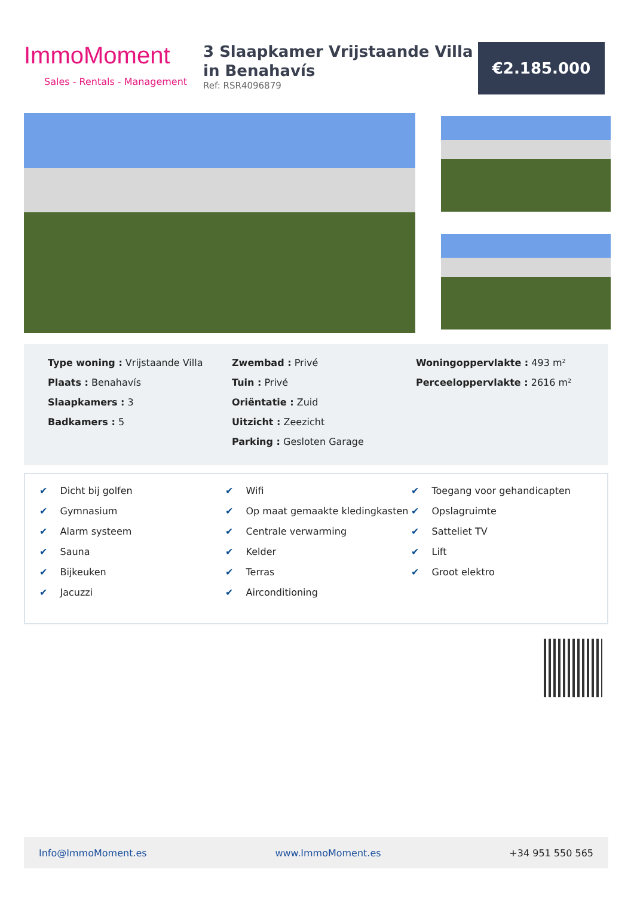ImmoMoment
Sales - Rentals - Management
3 Slaapkamer Vrijstaande Villa in Benahavís
Ref: RSR4096879
€2.185.000
Type woning : Vrijstaande Villa
Plaats : Benahavís
Slaapkamers : 3
Badkamers : 5
Zwembad : Privé
Tuin : Privé
Oriëntatie : Zuid
Uitzicht : Zeezicht
Parking : Gesloten Garage
Woningoppervlakte : 493 m²
Perceeloppervlakte : 2616 m²
✔ Dicht bij golfen
✔ Gymnasium
✔ Alarm systeem
✔ Sauna
✔ Bijkeuken
✔ Jacuzzi
✔ Wifi
✔ Op maat gemaakte kledingkasten
✔ Centrale verwarming
✔ Kelder
✔ Terras
✔ Airconditioning
✔ Toegang voor gehandicapten
✔ Opslagruimte
✔ Satteliet TV
✔ Lift
✔ Groot elektro
Info@ImmoMoment.es www.ImmoMoment.es +34 951 550 565